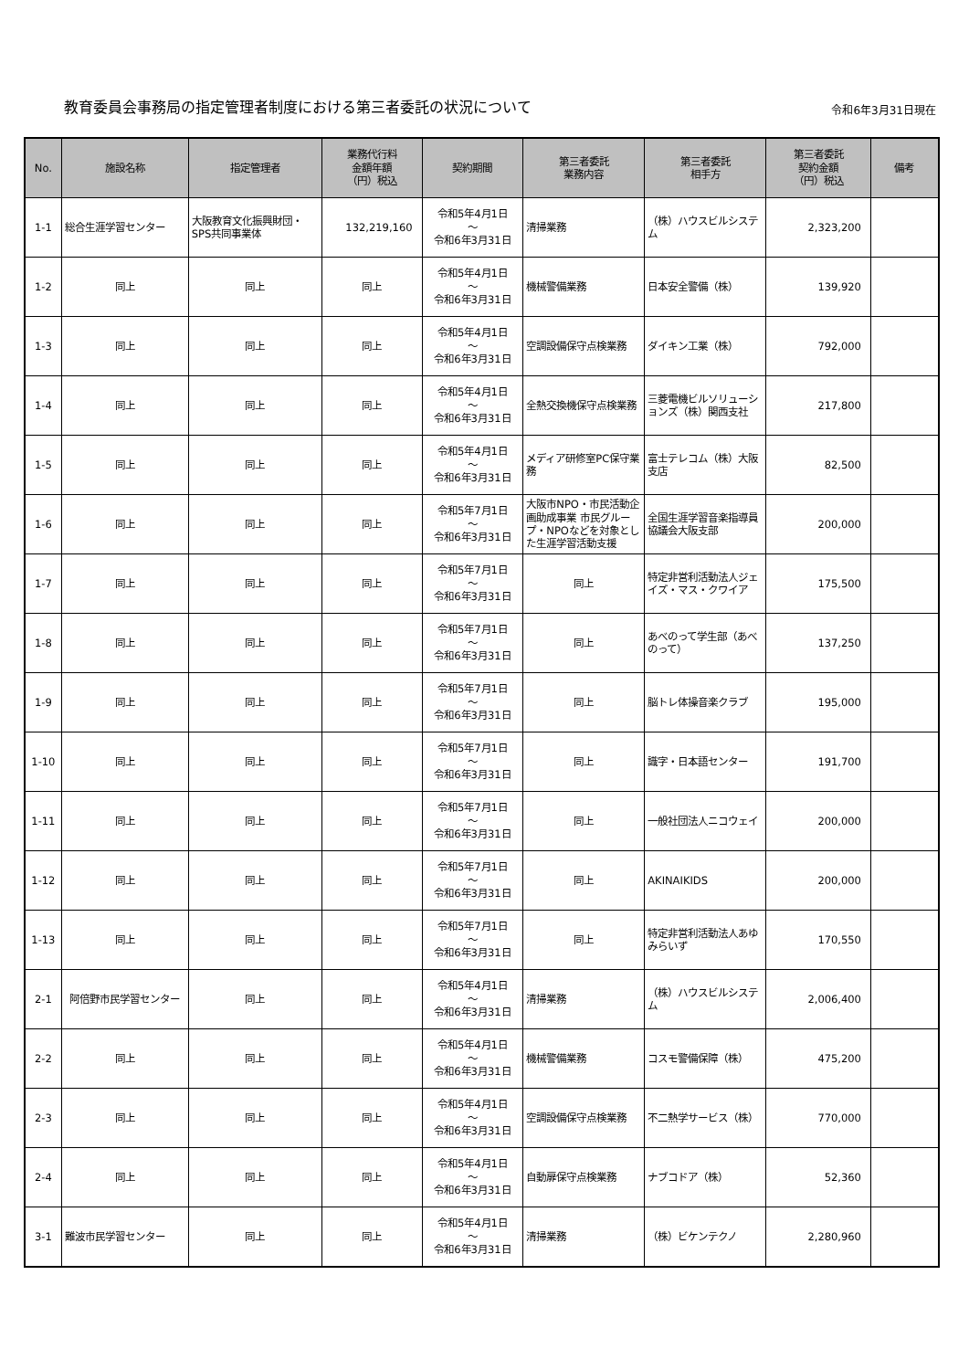教育委員会事務局の指定管理者制度における第三者委託の状況について
令和6年3月31日現在
| No. | 施設名称 | 指定管理者 | 業務代行料 金額年額 （円）税込 | 契約期間 | 第三者委託 業務内容 | 第三者委託 相手方 | 第三者委託 契約金額 （円）税込 | 備考 |
| --- | --- | --- | --- | --- | --- | --- | --- | --- |
| 1-1 | 総合生涯学習センター | 大阪教育文化振興財団・SPS共同事業体 | 132,219,160 | 令和5年4月1日 ～ 令和6年3月31日 | 清掃業務 | （株）ハウスビルシステム | 2,323,200 | |
| 1-2 | 同上 | 同上 | 同上 | 令和5年4月1日 ～ 令和6年3月31日 | 機械警備業務 | 日本安全警備（株） | 139,920 | |
| 1-3 | 同上 | 同上 | 同上 | 令和5年4月1日 ～ 令和6年3月31日 | 空調設備保守点検業務 | ダイキン工業（株） | 792,000 | |
| 1-4 | 同上 | 同上 | 同上 | 令和5年4月1日 ～ 令和6年3月31日 | 全熱交換機保守点検業務 | 三菱電機ビルソリューションズ（株）関西支社 | 217,800 | |
| 1-5 | 同上 | 同上 | 同上 | 令和5年4月1日 ～ 令和6年3月31日 | メディア研修室PC保守業務 | 富士テレコム（株）大阪支店 | 82,500 | |
| 1-6 | 同上 | 同上 | 同上 | 令和5年7月1日 ～ 令和6年3月31日 | 大阪市NPO・市民活動企画助成事業 市民グループ・NPOなどを対象とした生涯学習活動支援 | 全国生涯学習音楽指導員協議会大阪支部 | 200,000 | |
| 1-7 | 同上 | 同上 | 同上 | 令和5年7月1日 ～ 令和6年3月31日 | 同上 | 特定非営利活動法人ジェイズ・マス・クワイア | 175,500 | |
| 1-8 | 同上 | 同上 | 同上 | 令和5年7月1日 ～ 令和6年3月31日 | 同上 | あべのって学生部（あべのって） | 137,250 | |
| 1-9 | 同上 | 同上 | 同上 | 令和5年7月1日 ～ 令和6年3月31日 | 同上 | 脳トレ体操音楽クラブ | 195,000 | |
| 1-10 | 同上 | 同上 | 同上 | 令和5年7月1日 ～ 令和6年3月31日 | 同上 | 識字・日本語センター | 191,700 | |
| 1-11 | 同上 | 同上 | 同上 | 令和5年7月1日 ～ 令和6年3月31日 | 同上 | 一般社団法人ニコウェイ | 200,000 | |
| 1-12 | 同上 | 同上 | 同上 | 令和5年7月1日 ～ 令和6年3月31日 | 同上 | AKINAIKIDS | 200,000 | |
| 1-13 | 同上 | 同上 | 同上 | 令和5年7月1日 ～ 令和6年3月31日 | 同上 | 特定非営利活動法人あゆみらいず | 170,550 | |
| 2-1 | 阿倍野市民学習センター | 同上 | 同上 | 令和5年4月1日 ～ 令和6年3月31日 | 清掃業務 | （株）ハウスビルシステム | 2,006,400 | |
| 2-2 | 同上 | 同上 | 同上 | 令和5年4月1日 ～ 令和6年3月31日 | 機械警備業務 | コスモ警備保障（株） | 475,200 | |
| 2-3 | 同上 | 同上 | 同上 | 令和5年4月1日 ～ 令和6年3月31日 | 空調設備保守点検業務 | 不二熱学サービス（株） | 770,000 | |
| 2-4 | 同上 | 同上 | 同上 | 令和5年4月1日 ～ 令和6年3月31日 | 自動扉保守点検業務 | ナブコドア（株） | 52,360 | |
| 3-1 | 難波市民学習センター | 同上 | 同上 | 令和5年4月1日 ～ 令和6年3月31日 | 清掃業務 | （株）ビケンテクノ | 2,280,960 | |